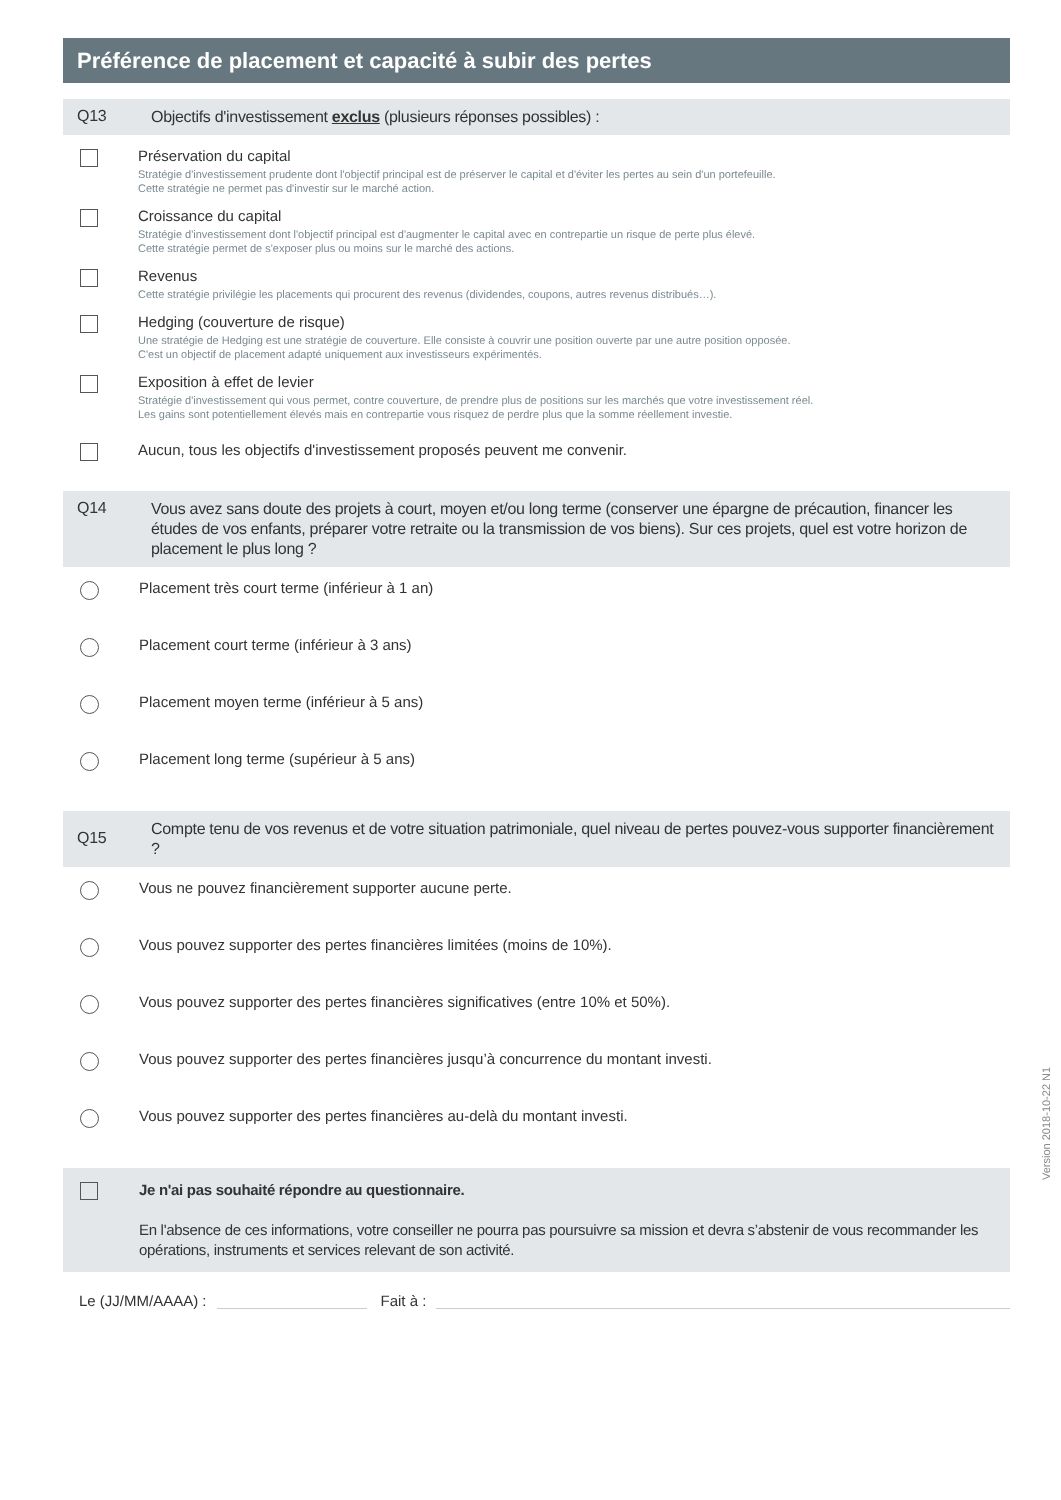Préférence de placement et capacité à subir des pertes
Q13
Objectifs d'investissement exclus (plusieurs réponses possibles) :
Préservation du capital
Stratégie d'investissement prudente dont l'objectif principal est de préserver le capital et d'éviter les pertes au sein d'un portefeuille.
Cette stratégie ne permet pas d'investir sur le marché action.
Croissance du capital
Stratégie d'investissement dont l'objectif principal est d'augmenter le capital avec en contrepartie un risque de perte plus élevé.
Cette stratégie permet de s'exposer plus ou moins sur le marché des actions.
Revenus
Cette stratégie privilégie les placements qui procurent des revenus (dividendes, coupons, autres revenus distribués…).
Hedging (couverture de risque)
Une stratégie de Hedging est une stratégie de couverture. Elle consiste à couvrir une position ouverte par une autre position opposée.
C'est un objectif de placement adapté uniquement aux investisseurs expérimentés.
Exposition à effet de levier
Stratégie d'investissement qui vous permet, contre couverture, de prendre plus de positions sur les marchés que votre investissement réel.
Les gains sont potentiellement élevés mais en contrepartie vous risquez de perdre plus que la somme réellement investie.
Aucun, tous les objectifs d'investissement proposés peuvent me convenir.
Q14
Vous avez sans doute des projets à court, moyen et/ou long terme (conserver une épargne de précaution, financer les études de vos enfants, préparer votre retraite ou la transmission de vos biens). Sur ces projets, quel est votre horizon de placement le plus long ?
Placement très court terme (inférieur à 1 an)
Placement court terme (inférieur à 3 ans)
Placement moyen terme (inférieur à 5 ans)
Placement long terme (supérieur à 5 ans)
Q15
Compte tenu de vos revenus et de votre situation patrimoniale, quel niveau de pertes pouvez-vous supporter financièrement ?
Vous ne pouvez financièrement supporter aucune perte.
Vous pouvez supporter des pertes financières limitées (moins de 10%).
Vous pouvez supporter des pertes financières significatives (entre 10% et 50%).
Vous pouvez supporter des pertes financières jusqu’à concurrence du montant investi.
Vous pouvez supporter des pertes financières au-delà du montant investi.
Je n'ai pas souhaité répondre au questionnaire.
En l'absence de ces informations, votre conseiller ne pourra pas poursuivre sa mission et devra s’abstenir de vous recommander les opérations, instruments et services relevant de son activité.
Le (JJ/MM/AAAA) : Fait à :
Version 2018-10-22 N1